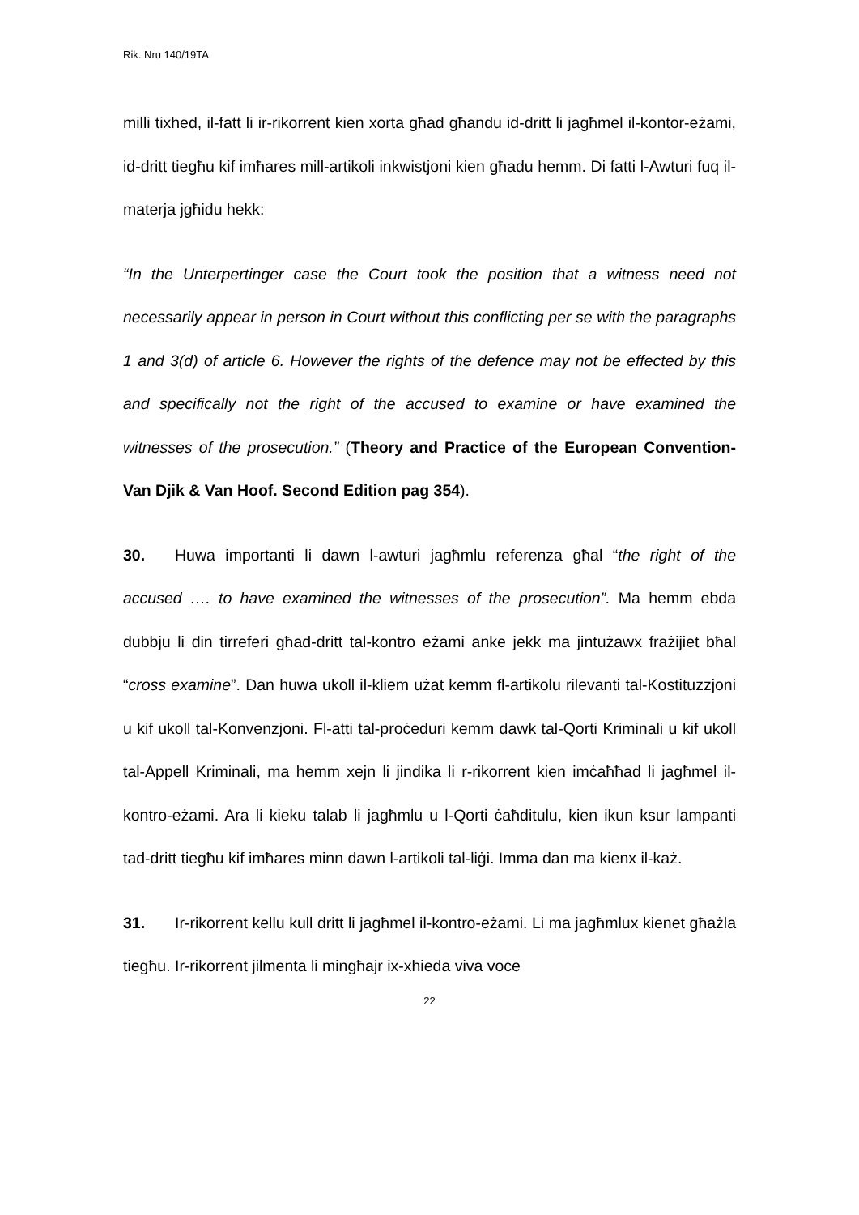Rik. Nru 140/19TA
milli tixhed, il-fatt li ir-rikorrent kien xorta għad għandu id-dritt li jagħmel il-kontor-eżami, id-dritt tiegħu kif imħares mill-artikoli inkwistjoni kien għadu hemm. Di fatti l-Awturi fuq il-materja jgħidu hekk:
“In the Unterpertinger case the Court took the position that a witness need not necessarily appear in person in Court without this conflicting per se with the paragraphs 1 and 3(d) of article 6. However the rights of the defence may not be effected by this and specifically not the right of the accused to examine or have examined the witnesses of the prosecution.” (Theory and Practice of the European Convention-Van Djik & Van Hoof. Second Edition pag 354).
30. Huwa importanti li dawn l-awturi jagħmlu referenza għal “the right of the accused …. to have examined the witnesses of the prosecution”. Ma hemm ebda dubbju li din tirreferi għad-dritt tal-kontro eżami anke jekk ma jintużawx frażijiet bħal “cross examine”. Dan huwa ukoll il-kliem użat kemm fl-artikolu rilevanti tal-Kostituzzjoni u kif ukoll tal-Konvenzjoni. Fl-atti tal-proċeduri kemm dawk tal-Qorti Kriminali u kif ukoll tal-Appell Kriminali, ma hemm xejn li jindika li r-rikorrent kien imċaħħad li jagħmel il-kontro-eżami. Ara li kieku talab li jagħmlu u l-Qorti ċaħditulu, kien ikun ksur lampanti tad-dritt tiegħu kif imħares minn dawn l-artikoli tal-liġi. Imma dan ma kienx il-każ.
31. Ir-rikorrent kellu kull dritt li jagħmel il-kontro-eżami. Li ma jagħmlux kienet għażla tiegħu. Ir-rikorrent jilmenta li mingħajr ix-xhieda viva voce
22